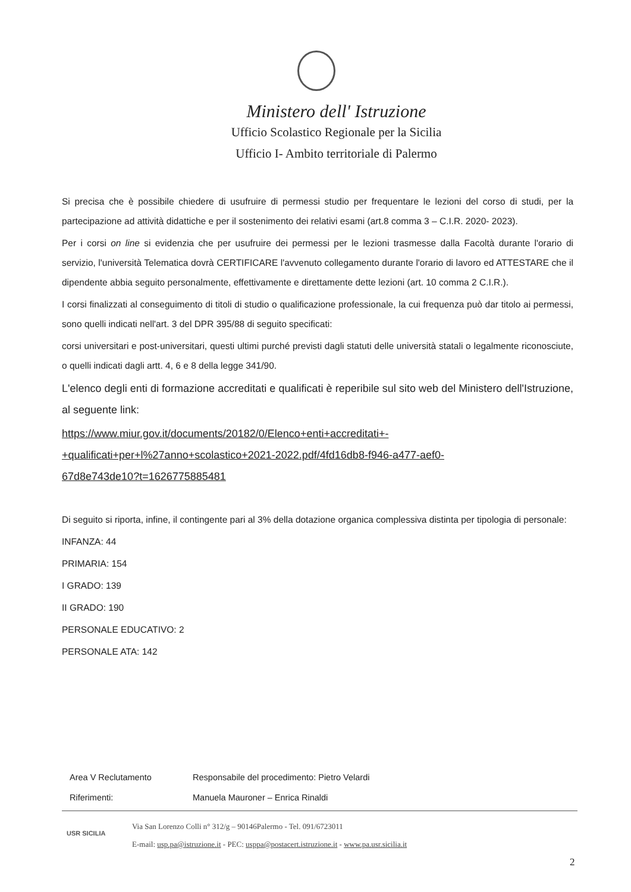Ministero dell' Istruzione
Ufficio Scolastico Regionale per la Sicilia
Ufficio I- Ambito territoriale di Palermo
Si precisa che è possibile chiedere di usufruire di permessi studio per frequentare le lezioni del corso di studi, per la partecipazione ad attività didattiche e per il sostenimento dei relativi esami (art.8 comma 3 – C.I.R. 2020- 2023).
Per i corsi on line si evidenzia che per usufruire dei permessi per le lezioni trasmesse dalla Facoltà durante l'orario di servizio, l'università Telematica dovrà CERTIFICARE l'avvenuto collegamento durante l'orario di lavoro ed ATTESTARE che il dipendente abbia seguito personalmente, effettivamente e direttamente dette lezioni (art. 10 comma 2 C.I.R.).
I corsi finalizzati al conseguimento di titoli di studio o qualificazione professionale, la cui frequenza può dar titolo ai permessi, sono quelli indicati nell'art. 3 del DPR 395/88 di seguito specificati:
corsi universitari e post-universitari, questi ultimi purché previsti dagli statuti delle università statali o legalmente riconosciute, o quelli indicati dagli artt. 4, 6 e 8 della legge 341/90.
L'elenco degli enti di formazione accreditati e qualificati è reperibile sul sito web del Ministero dell'Istruzione, al seguente link:
https://www.miur.gov.it/documents/20182/0/Elenco+enti+accreditati+-
+qualificati+per+l%27anno+scolastico+2021-2022.pdf/4fd16db8-f946-a477-aef0-
67d8e743de10?t=1626775885481
Di seguito si riporta, infine, il contingente pari al 3% della dotazione organica complessiva distinta per tipologia di personale:
INFANZA: 44
PRIMARIA: 154
I GRADO: 139
II GRADO: 190
PERSONALE EDUCATIVO: 2
PERSONALE ATA: 142
Area V Reclutamento Responsabile del procedimento: Pietro Velardi
Riferimenti: Manuela Mauroner – Enrica Rinaldi
USR SICILIA
Via San Lorenzo Colli n° 312/g – 90146Palermo - Tel. 091/6723011
E-mail: usp.pa@istruzione.it - PEC: usppa@postacert.istruzione.it - www.pa.usr.sicilia.it
2